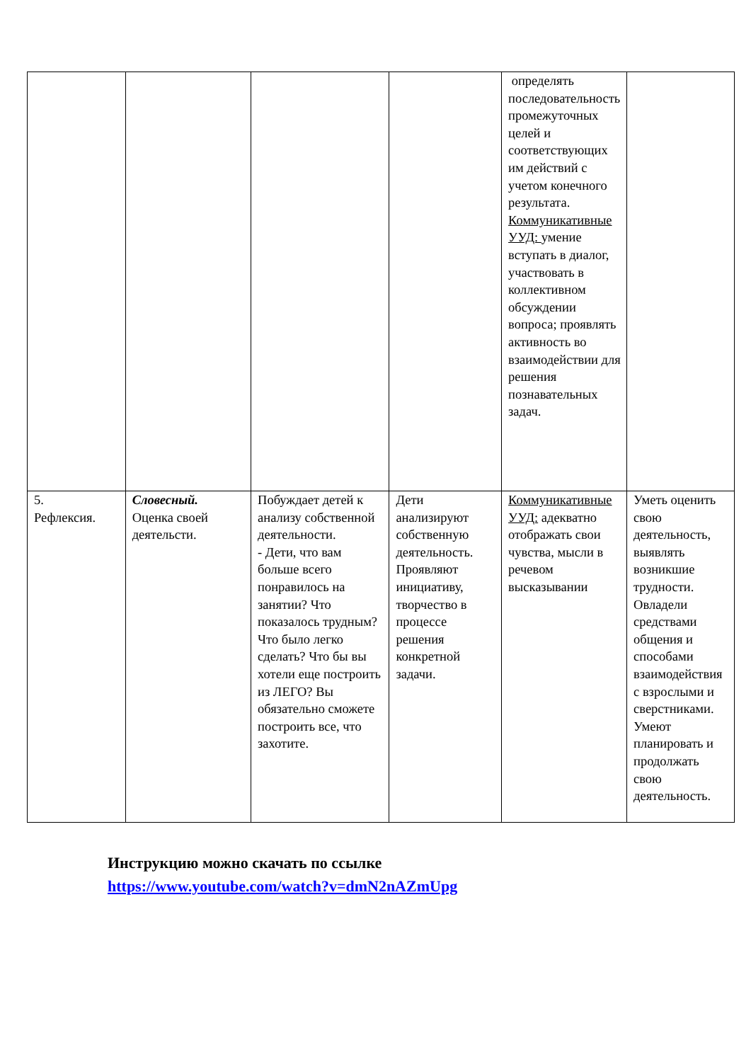| | | | | определять последовательность промежуточных целей и соответствующих им действий с учетом конечного результата. Коммуникативные УУД: умение вступать в диалог, участвовать в коллективном обсуждении вопроса; проявлять активность во взаимодействии для решения познавательных задач. | |
| 5. Рефлексия. | Словесный. Оценка своей деятельсти. | Побуждает детей к анализу собственной деятельности. - Дети, что вам больше всего понравилось на занятии? Что показалось трудным? Что было легко сделать? Что бы вы хотели еще построить из ЛЕГО? Вы обязательно сможете построить все, что захотите. | Дети анализируют собственную деятельность. Проявляют инициативу, творчество в процессе решения конкретной задачи. | Коммуникативные УУД: адекватно отображать свои чувства, мысли в речевом высказывании | Уметь оценить свою деятельность, выявлять возникшие трудности. Овладели средствами общения и способами взаимодействия с взрослыми и сверстниками. Умеют планировать и продолжать свою деятельность. |
Инструкцию можно скачать по ссылке
https://www.youtube.com/watch?v=dmN2nAZmUpg